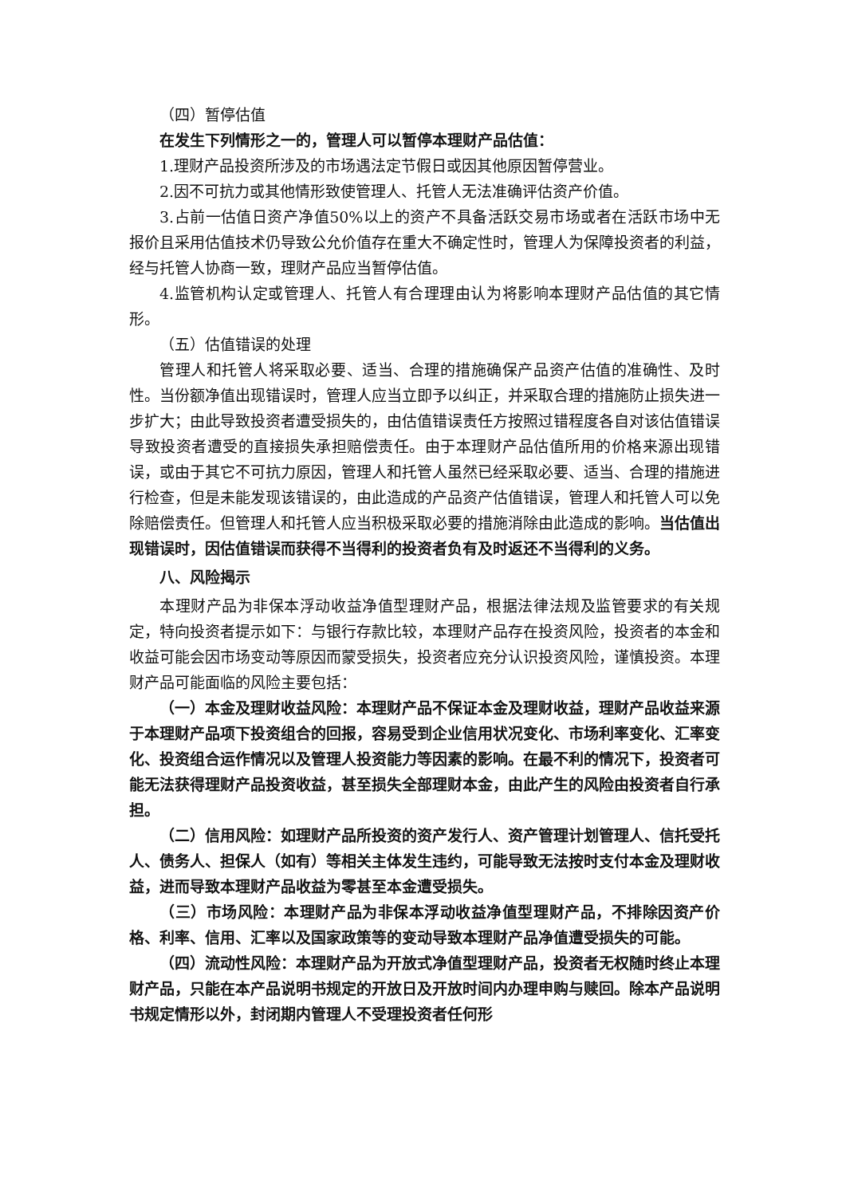（四）暂停估值
在发生下列情形之一的，管理人可以暂停本理财产品估值：
1.理财产品投资所涉及的市场遇法定节假日或因其他原因暂停营业。
2.因不可抗力或其他情形致使管理人、托管人无法准确评估资产价值。
3.占前一估值日资产净值50%以上的资产不具备活跃交易市场或者在活跃市场中无报价且采用估值技术仍导致公允价值存在重大不确定性时，管理人为保障投资者的利益，经与托管人协商一致，理财产品应当暂停估值。
4.监管机构认定或管理人、托管人有合理理由认为将影响本理财产品估值的其它情形。
（五）估值错误的处理
管理人和托管人将采取必要、适当、合理的措施确保产品资产估值的准确性、及时性。当份额净值出现错误时，管理人应当立即予以纠正，并采取合理的措施防止损失进一步扩大；由此导致投资者遭受损失的，由估值错误责任方按照过错程度各自对该估值错误导致投资者遭受的直接损失承担赔偿责任。由于本理财产品估值所用的价格来源出现错误，或由于其它不可抗力原因，管理人和托管人虽然已经采取必要、适当、合理的措施进行检查，但是未能发现该错误的，由此造成的产品资产估值错误，管理人和托管人可以免除赔偿责任。但管理人和托管人应当积极采取必要的措施消除由此造成的影响。当估值出现错误时，因估值错误而获得不当得利的投资者负有及时返还不当得利的义务。
八、风险揭示
本理财产品为非保本浮动收益净值型理财产品，根据法律法规及监管要求的有关规定，特向投资者提示如下：与银行存款比较，本理财产品存在投资风险，投资者的本金和收益可能会因市场变动等原因而蒙受损失，投资者应充分认识投资风险，谨慎投资。本理财产品可能面临的风险主要包括：
（一）本金及理财收益风险：本理财产品不保证本金及理财收益，理财产品收益来源于本理财产品项下投资组合的回报，容易受到企业信用状况变化、市场利率变化、汇率变化、投资组合运作情况以及管理人投资能力等因素的影响。在最不利的情况下，投资者可能无法获得理财产品投资收益，甚至损失全部理财本金，由此产生的风险由投资者自行承担。
（二）信用风险：如理财产品所投资的资产发行人、资产管理计划管理人、信托受托人、债务人、担保人（如有）等相关主体发生违约，可能导致无法按时支付本金及理财收益，进而导致本理财产品收益为零甚至本金遭受损失。
（三）市场风险：本理财产品为非保本浮动收益净值型理财产品，不排除因资产价格、利率、信用、汇率以及国家政策等的变动导致本理财产品净值遭受损失的可能。
（四）流动性风险：本理财产品为开放式净值型理财产品，投资者无权随时终止本理财产品，只能在本产品说明书规定的开放日及开放时间内办理申购与赎回。除本产品说明书规定情形以外，封闭期内管理人不受理投资者任何形